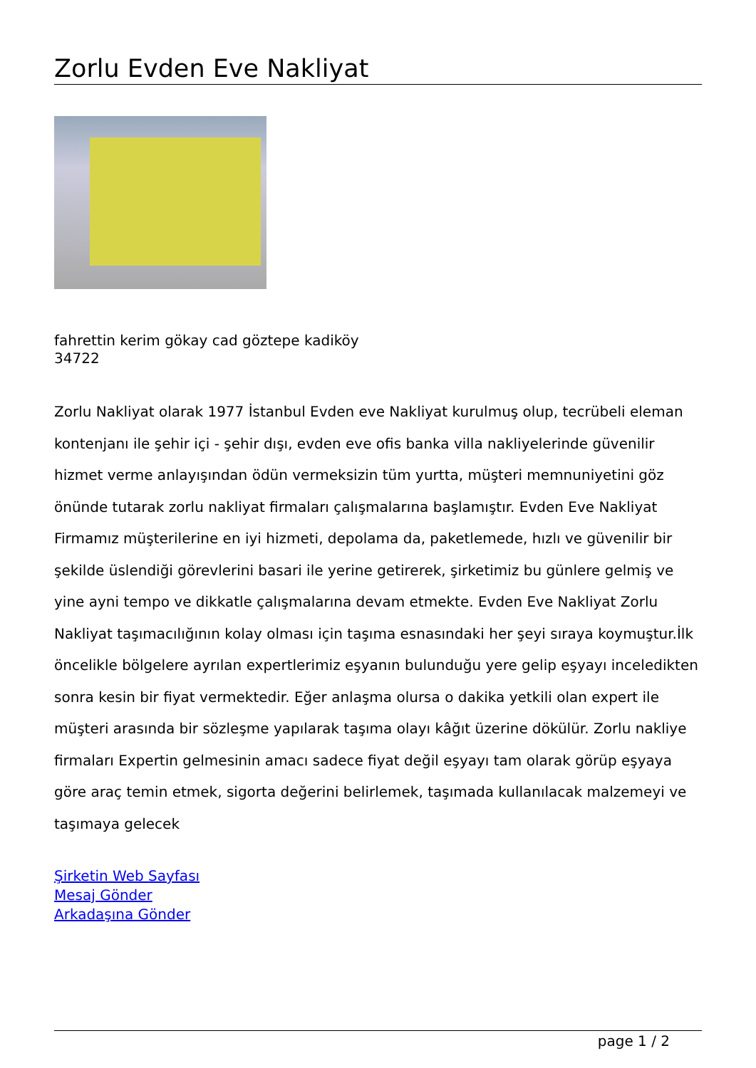Zorlu Evden Eve Nakliyat
fahrettin kerim gökay cad göztepe kadiköy
34722
Zorlu Nakliyat olarak 1977 İstanbul Evden eve Nakliyat kurulmuş olup, tecrübeli eleman kontenjanı ile şehir içi - şehir dışı, evden eve ofis banka villa nakliyelerinde güvenilir hizmet verme anlayışından ödün vermeksizin tüm yurtta, müşteri memnuniyetini göz önünde tutarak zorlu nakliyat firmaları çalışmalarına başlamıştır. Evden Eve Nakliyat Firmamız müşterilerine en iyi hizmeti, depolama da, paketlemede, hızlı ve güvenilir bir şekilde üslendiği görevlerini basari ile yerine getirerek, şirketimiz bu günlere gelmiş ve yine ayni tempo ve dikkatle çalışmalarına devam etmekte. Evden Eve Nakliyat Zorlu Nakliyat taşımacılığının kolay olması için taşıma esnasındaki her şeyi sıraya koymuştur.İlk öncelikle bölgelere ayrılan expertlerimiz eşyanın bulunduğu yere gelip eşyayı inceledikten sonra kesin bir fiyat vermektedir. Eğer anlaşma olursa o dakika yetkili olan expert ile müşteri arasında bir sözleşme yapılarak taşıma olayı kâğıt üzerine dökülür. Zorlu nakliye firmaları Expertin gelmesinin amacı sadece fiyat değil eşyayı tam olarak görüp eşyaya göre araç temin etmek, sigorta değerini belirlemek, taşımada kullanılacak malzemeyi ve taşımaya gelecek
Şirketin Web Sayfası
Mesaj Gönder
Arkadaşına Gönder
page 1 / 2